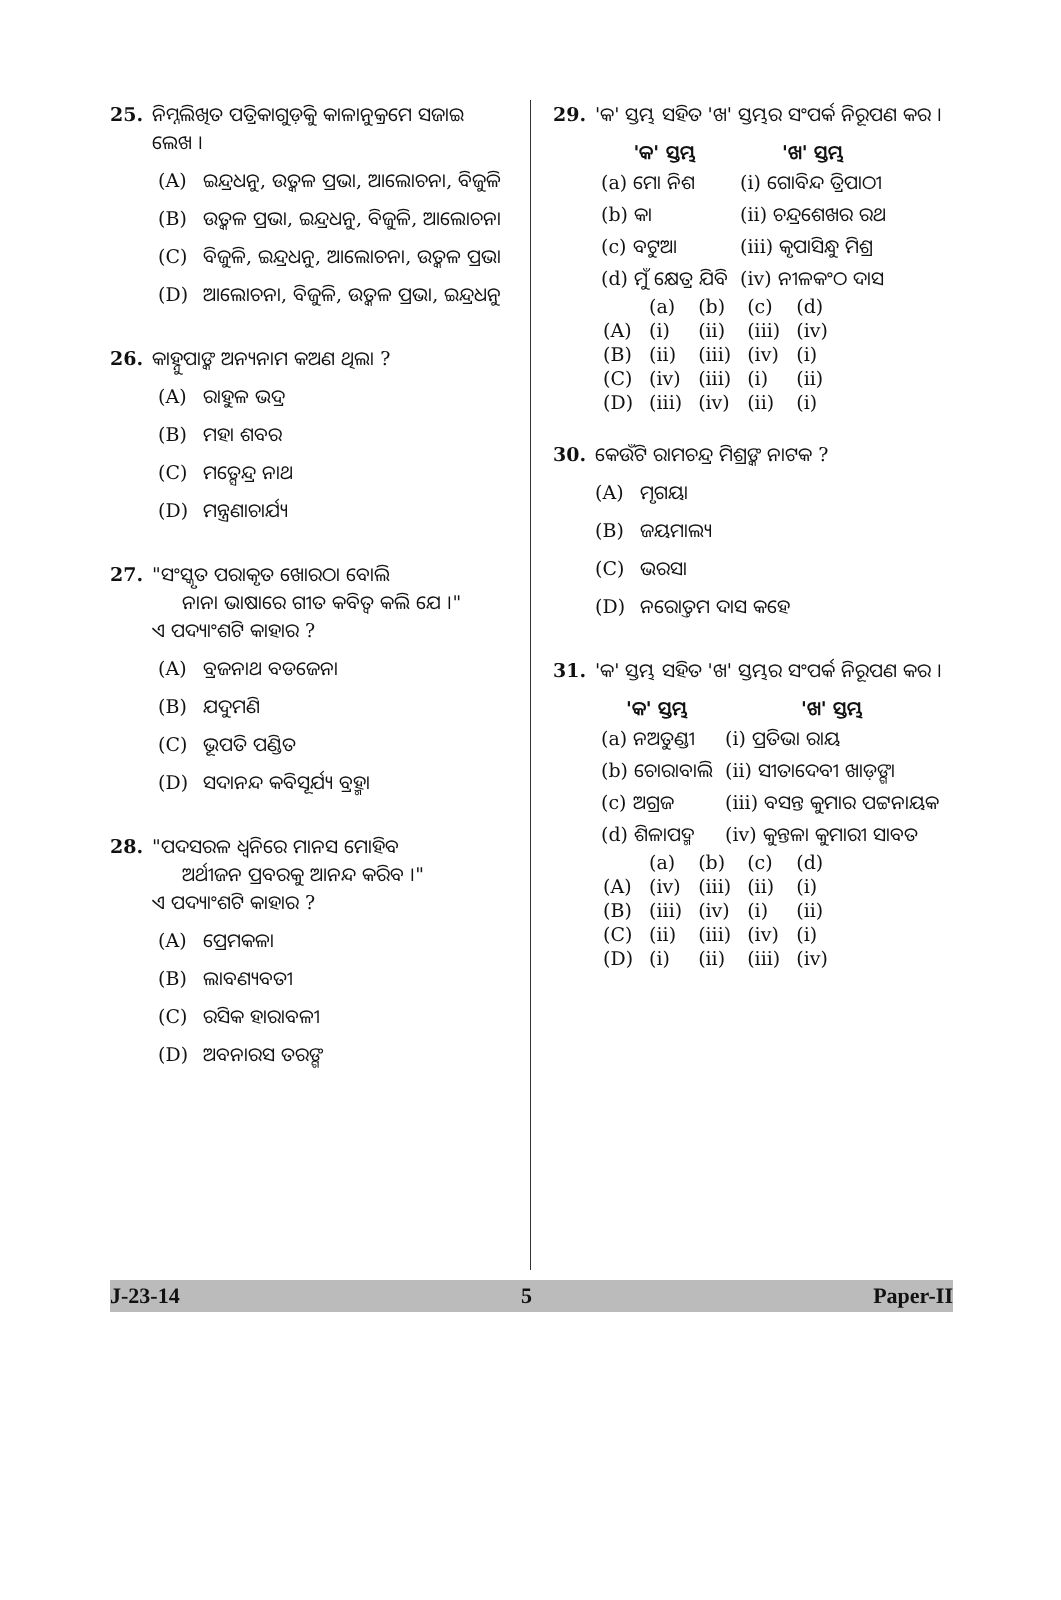25. ନିମ୍ନଲିଖିତ ପତ୍ରିକାଗୁଡ଼ିକୁ କାଳାନୁକ୍ରମେ ସଜାଇ ଲେଖ ।
(A) ଇନ୍ଦ୍ରଧନୁ, ଉତ୍କଳ ପ୍ରଭା, ଆଲୋଚନା, ବିଜୁଳି
(B) ଉତ୍କଳ ପ୍ରଭା, ଇନ୍ଦ୍ରଧନୁ, ବିଜୁଳି, ଆଲୋଚନା
(C) ବିଜୁଳି, ଇନ୍ଦ୍ରଧନୁ, ଆଲୋଚନା, ଉତ୍କଳ ପ୍ରଭା
(D) ଆଲୋଚନା, ବିଜୁଳି, ଉତ୍କଳ ପ୍ରଭା, ଇନ୍ଦ୍ରଧନୁ
26. କାହ୍ନୁପାଙ୍କ ଅନ୍ୟନାମ କଅଣ ଥିଲା ?
(A) ରାହୁଳ ଭଦ୍ର
(B) ମହା ଶବର
(C) ମତ୍ସେନ୍ଦ୍ର ନାଥ
(D) ମନ୍ତ୍ରଣାଚାର୍ଯ୍ୟ
27. "ସଂସ୍କୃତ ପରାକୃତ ଖୋରଠା ବୋଲି
ନାନା ଭାଷାରେ ଗୀତ କବିତ୍ୱ କଲି ଯେ ।"
ଏ ପଦ୍ୟାଂଶଟି କାହାର ?
(A) ବ୍ରଜନାଥ ବଡଜେନା
(B) ଯଦୁମଣି
(C) ଭୂପତି ପଣ୍ଡିତ
(D) ସଦାନନ୍ଦ କବିସୂର୍ଯ୍ୟ ବ୍ରହ୍ମା
28. "ପଦସରଳ ଧ୍ୱନିରେ ମାନସ ମୋହିବ
ଅର୍ଥୀଜନ ପ୍ରବରକୁ ଆନନ୍ଦ କରିବ ।"
ଏ ପଦ୍ୟାଂଶଟି କାହାର ?
(A) ପ୍ରେମକଳା
(B) ଲାବଣ୍ୟବତୀ
(C) ରସିକ ହାରାବଳୀ
(D) ଅବନାରସ ତରଙ୍ଗ
29. 'କ' ସ୍ତମ୍ଭ ସହିତ 'ଖ' ସ୍ତମ୍ଭର ସଂପର୍କ ନିରୂପଣ କର ।
| 'କ' ସ୍ତମ୍ଭ | 'ଖ' ସ୍ତମ୍ଭ |
| --- | --- |
| (a) ମୋ ନିଶ | (i) ଗୋବିନ୍ଦ ତ୍ରିପାଠୀ |
| (b) କା | (ii) ଚନ୍ଦ୍ରଶେଖର ରଥ |
| (c) ବଟୁଆ | (iii) କୃପାସିନ୍ଧୁ ମିଶ୍ର |
| (d) ମୁଁ କ୍ଷେତ୍ର ଯିବି | (iv) ନୀଳକଂଠ ଦାସ |
| | (a) | (b) | (c) | (d) |
| (A) | (i) | (ii) | (iii) | (iv) |
| (B) | (ii) | (iii) | (iv) | (i) |
| (C) | (iv) | (iii) | (i) | (ii) |
| (D) | (iii) | (iv) | (ii) | (i) |
30. କେଉଁଟି ରାମଚନ୍ଦ୍ର ମିଶ୍ରଙ୍କ ନାଟକ ?
(A) ମୃଗୟା
(B) ଜୟମାଲ୍ୟ
(C) ଭରସା
(D) ନରୋତ୍ତମ ଦାସ କହେ
31. 'କ' ସ୍ତମ୍ଭ ସହିତ 'ଖ' ସ୍ତମ୍ଭର ସଂପର୍କ ନିରୂପଣ କର ।
| 'କ' ସ୍ତମ୍ଭ | 'ଖ' ସ୍ତମ୍ଭ |
| --- | --- |
| (a) ନଅତୁଣ୍ଡୀ | (i) ପ୍ରତିଭା ରାୟ |
| (b) ଚୋରାବାଲି | (ii) ସୀତାଦେବୀ ଖାଡ଼ଙ୍ଗା |
| (c) ଅଗ୍ରଜ | (iii) ବସନ୍ତ କୁମାର ପଟ୍ଟନାୟକ |
| (d) ଶିଳାପଦ୍ମ | (iv) କୁନ୍ତଳା କୁମାରୀ ସାବତ |
| | (a) | (b) | (c) | (d) |
| (A) | (iv) | (iii) | (ii) | (i) |
| (B) | (iii) | (iv) | (i) | (ii) |
| (C) | (ii) | (iii) | (iv) | (i) |
| (D) | (i) | (ii) | (iii) | (iv) |
J-23-14 5 Paper-II